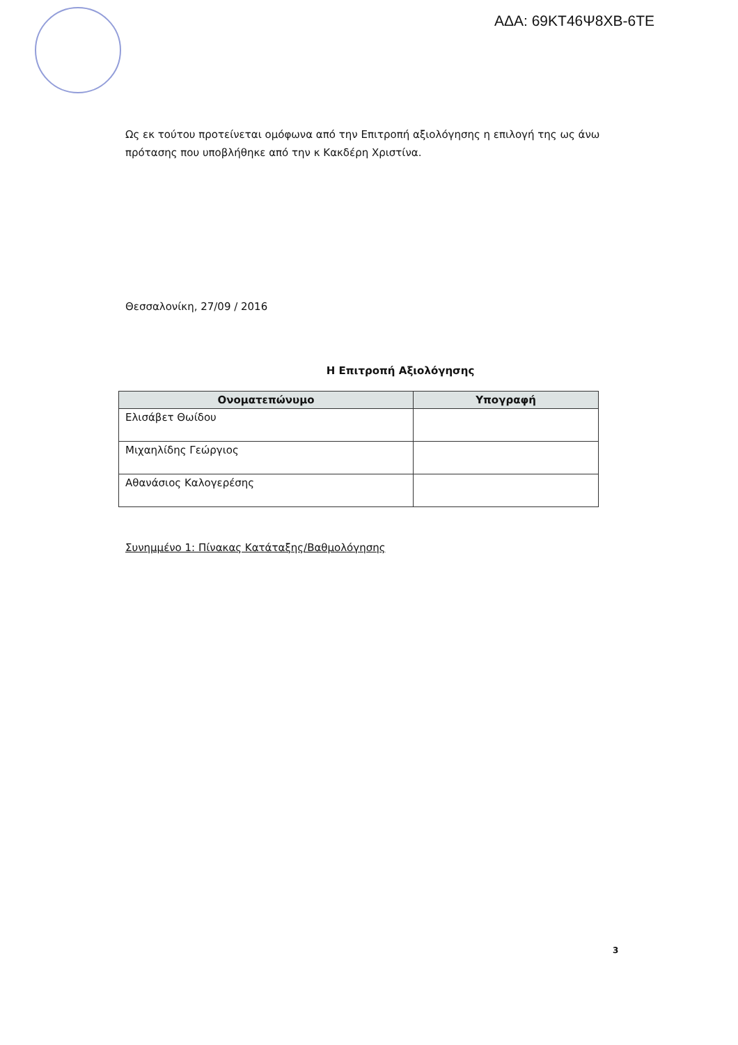ΑΔΑ: 69ΚΤ46Ψ8ΧΒ-6ΤΕ
Ως εκ τούτου προτείνεται ομόφωνα από την Επιτροπή αξιολόγησης η επιλογή της ως άνω πρότασης που υποβλήθηκε από την κ Κακδέρη Χριστίνα.
Θεσσαλονίκη, 27/09 / 2016
Η Επιτροπή Αξιολόγησης
| Ονοματεπώνυμο | Υπογραφή |
| --- | --- |
| Ελισάβετ Θωίδου | |
| Μιχαηλίδης Γεώργιος | |
| Αθανάσιος Καλογερέσης | |
Συνημμένο 1: Πίνακας Κατάταξης/Βαθμολόγησης
3